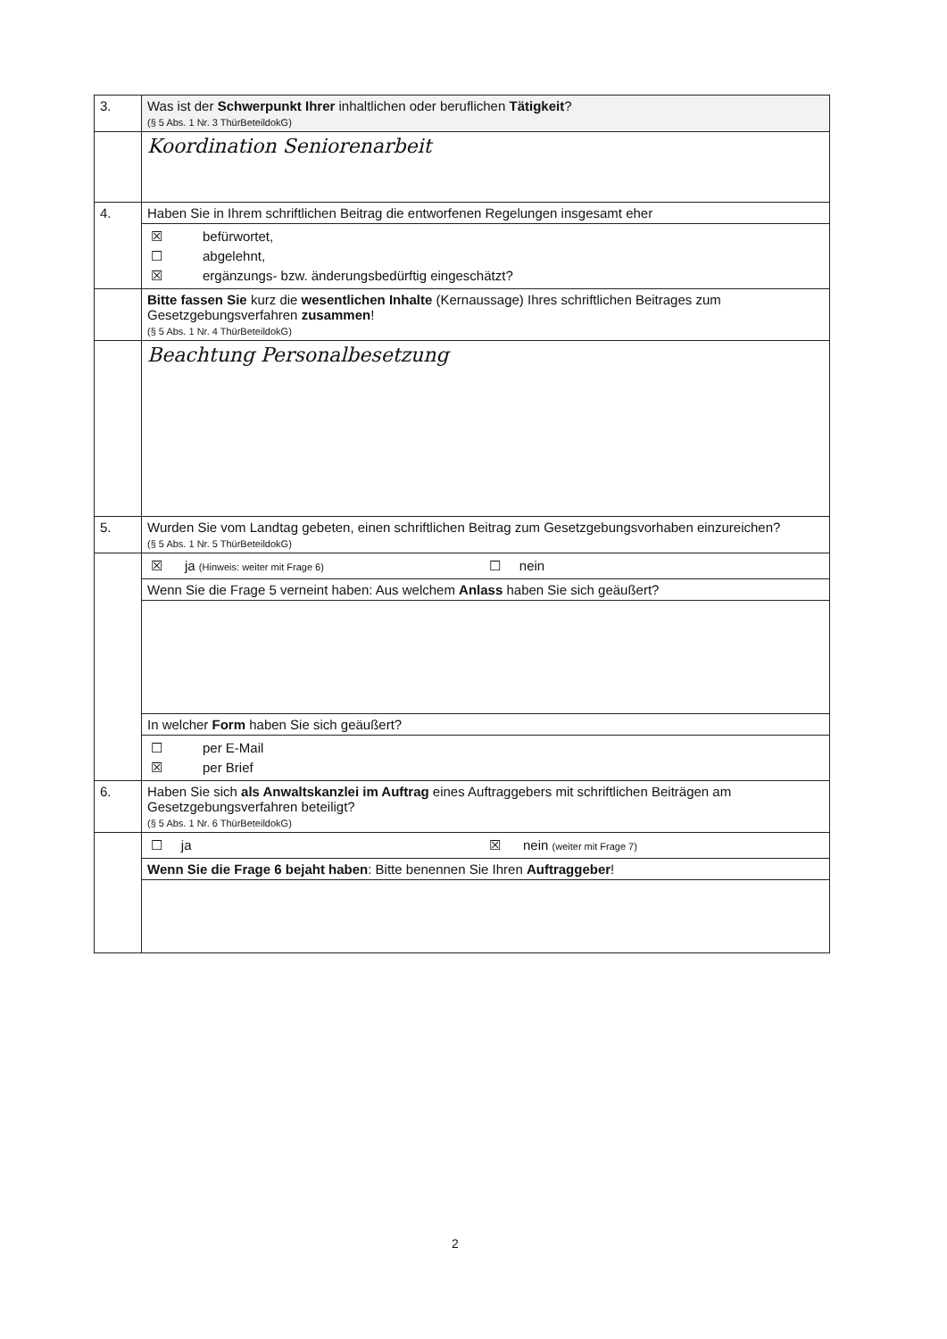| 3. | Was ist der Schwerpunkt Ihrer inhaltlichen oder beruflichen Tätigkeit ? (§ 5 Abs. 1 Nr. 3 ThürBeteildokG) |
| | Koordination Seniorenarbeit |
| 4. | Haben Sie in Ihrem schriftlichen Beitrag die entworfenen Regelungen insgesamt eher |
| | / ☒ / befürwortet, / / ☐ / abgelehnt, / / ☒ / ergänzungs- bzw. änderungsbedürftig eingeschätzt? / |
| | Bitte fassen Sie kurz die wesentlichen Inhalte (Kernaussage) Ihres schriftlichen Beitrages zum Gesetzgebungsverfahren zusammen ! (§ 5 Abs. 1 Nr. 4 ThürBeteildokG) |
| | Beachtung Personalbesetzung |
| 5. | Wurden Sie vom Landtag gebeten, einen schriftlichen Beitrag zum Gesetzgebungsvorhaben einzureichen? (§ 5 Abs. 1 Nr. 5 ThürBeteildokG) |
| | / ☒ ja (Hinweis: weiter mit Frage 6) / ☐ nein / |
| | Wenn Sie die Frage 5 verneint haben: Aus welchem Anlass haben Sie sich geäußert? |
| | In welcher Form haben Sie sich geäußert? |
| | / ☐ / per E-Mail / / ☒ / per Brief / |
| 6. | Haben Sie sich als Anwaltskanzlei im Auftrag eines Auftraggebers mit schriftlichen Beiträgen am Gesetzgebungsverfahren beteiligt? (§ 5 Abs. 1 Nr. 6 ThürBeteildokG) |
| | / ☐ ja / ☒ nein (weiter mit Frage 7) / |
| | Wenn Sie die Frage 6 bejaht haben : Bitte benennen Sie Ihren Auftraggeber ! |
2